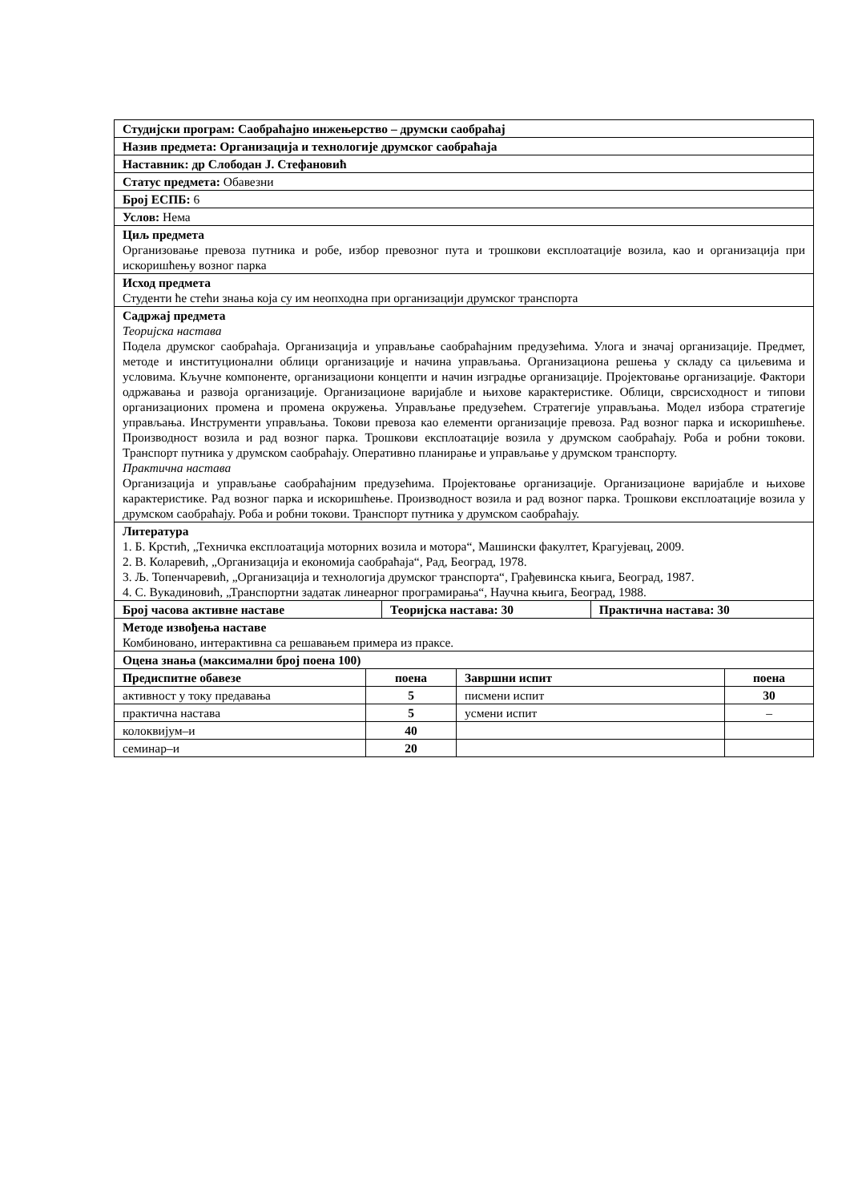| Студијски програм: Саобраћајно инжењерство – друмски саобраћај | | |
| Назив предмета: Организација и технологије друмског саобраћаја | | |
| Наставник: др Слободан Ј. Стефановић | | |
| Статус предмета: Обавезни | | |
| Број ЕСПБ: 6 | | |
| Услов: Нема | | |
| Циљ предмета Организовање превоза путника и робе, избор превозног пута и трошкови експлоатације возила, као и организација при искоришћењу возног парка | | |
| Исход предмета Студенти ће стећи знања која су им неопходна при организацији друмског транспорта | | |
| Садржај предмета Теоријска настава Подела друмског саобраћаја. Организација и управљање саобраћајним предузећима. Улога и значај организације. Предмет, методе и институционални облици организације и начина управљања. Организациона решења у складу са циљевима и условима. Кључне компоненте, организациони концепти и начин изградње организације. Пројектовање организације. Фактори одржавања и развоја организације. Организационе варијабле и њихове карактеристике. Облици, сврсисходност и типови организационих промена и промена окружења. Управљање предузећем. Стратегије управљања. Модел избора стратегије управљања. Инструменти управљања. Токови превоза као елементи организације превоза. Рад возног парка и искоришћење. Производност возила и рад возног парка. Трошкови експлоатације возила у друмском саобраћају. Роба и робни токови. Транспорт путника у друмском саобраћају. Оперативно планирање и управљање у друмском транспорту. Практична настава Организација и управљање саобраћајним предузећима. Пројектовање организације. Организационе варијабле и њихове карактеристике. Рад возног парка и искоришћење. Производност возила и рад возног парка. Трошкови експлоатације возила у друмском саобраћају. Роба и робни токови. Транспорт путника у друмском саобраћају. | | |
| Литература 1. Б. Крстић, „Техничка експлоатација моторних возила и мотора“, Машински факултет, Крагујевац, 2009. 2. В. Коларевић, „Организација и економија саобраћаја“, Рад, Београд, 1978. 3. Љ. Топенчаревић, „Организација и технологија друмског транспорта“, Грађевинска књига, Београд, 1987. 4. С. Вукадиновић, „Транспортни задатак линеарног програмирања“, Научна књига, Београд, 1988. | | |
| Број часова активне наставе | Теоријска настава: 30 | Практична настава: 30 |
| Методе извођења наставе Комбиновано, интерактивна са решавањем примера из праксе. | | |
| Оцена знања (максимални број поена 100) | | |
| Предиспитне обавезе | поена | Завршни испит | поена |
| --- | --- | --- | --- |
| активност у току предавања | 5 | писмени испит | 30 |
| практична настава | 5 | усмени испит | – |
| колоквијум–и | 40 | | |
| семинар–и | 20 | | |